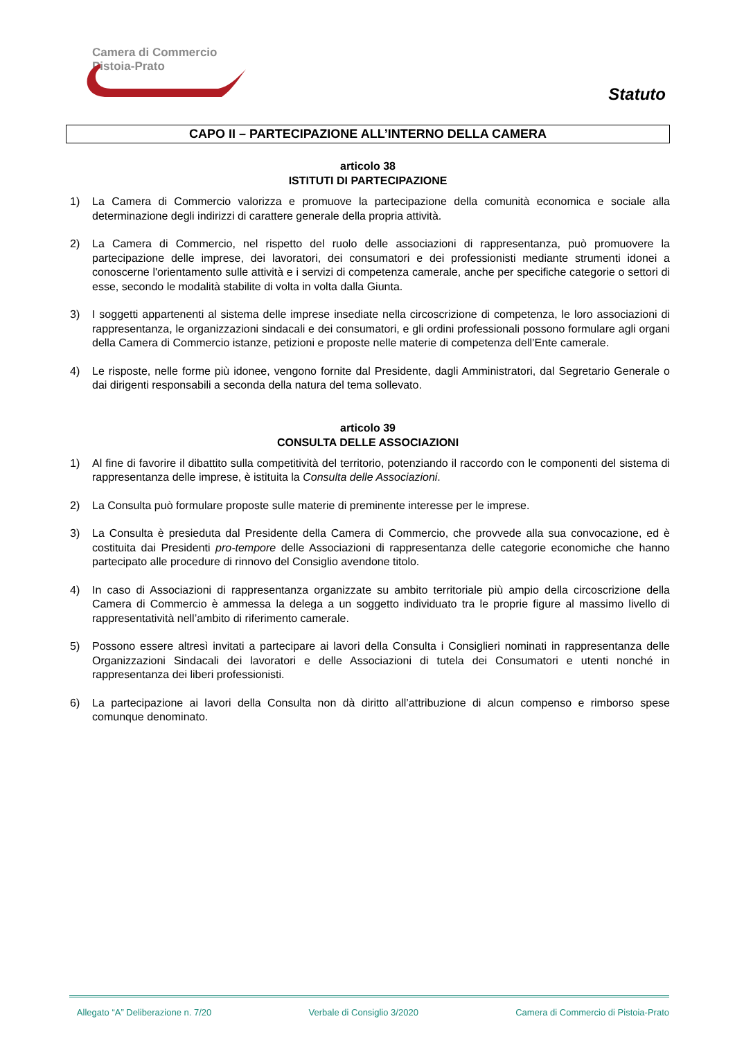Camera di Commercio
Pistoia-Prato
Statuto
CAPO II – PARTECIPAZIONE ALL’INTERNO DELLA CAMERA
articolo 38
ISTITUTI DI PARTECIPAZIONE
1) La Camera di Commercio valorizza e promuove la partecipazione della comunità economica e sociale alla determinazione degli indirizzi di carattere generale della propria attività.
2) La Camera di Commercio, nel rispetto del ruolo delle associazioni di rappresentanza, può promuovere la partecipazione delle imprese, dei lavoratori, dei consumatori e dei professionisti mediante strumenti idonei a conoscerne l'orientamento sulle attività e i servizi di competenza camerale, anche per specifiche categorie o settori di esse, secondo le modalità stabilite di volta in volta dalla Giunta.
3) I soggetti appartenenti al sistema delle imprese insediate nella circoscrizione di competenza, le loro associazioni di rappresentanza, le organizzazioni sindacali e dei consumatori, e gli ordini professionali possono formulare agli organi della Camera di Commercio istanze, petizioni e proposte nelle materie di competenza dell’Ente camerale.
4) Le risposte, nelle forme più idonee, vengono fornite dal Presidente, dagli Amministratori, dal Segretario Generale o dai dirigenti responsabili a seconda della natura del tema sollevato.
articolo 39
CONSULTA DELLE ASSOCIAZIONI
1) Al fine di favorire il dibattito sulla competitività del territorio, potenziando il raccordo con le componenti del sistema di rappresentanza delle imprese, è istituita la Consulta delle Associazioni.
2) La Consulta può formulare proposte sulle materie di preminente interesse per le imprese.
3) La Consulta è presieduta dal Presidente della Camera di Commercio, che provvede alla sua convocazione, ed è costituita dai Presidenti pro-tempore delle Associazioni di rappresentanza delle categorie economiche che hanno partecipato alle procedure di rinnovo del Consiglio avendone titolo.
4) In caso di Associazioni di rappresentanza organizzate su ambito territoriale più ampio della circoscrizione della Camera di Commercio è ammessa la delega a un soggetto individuato tra le proprie figure al massimo livello di rappresentatività nell’ambito di riferimento camerale.
5) Possono essere altresì invitati a partecipare ai lavori della Consulta i Consiglieri nominati in rappresentanza delle Organizzazioni Sindacali dei lavoratori e delle Associazioni di tutela dei Consumatori e utenti nonché in rappresentanza dei liberi professionisti.
6) La partecipazione ai lavori della Consulta non dà diritto all’attribuzione di alcun compenso e rimborso spese comunque denominato.
Allegato “A” Deliberazione n. 7/20 Verbale di Consiglio 3/2020 Camera di Commercio di Pistoia-Prato